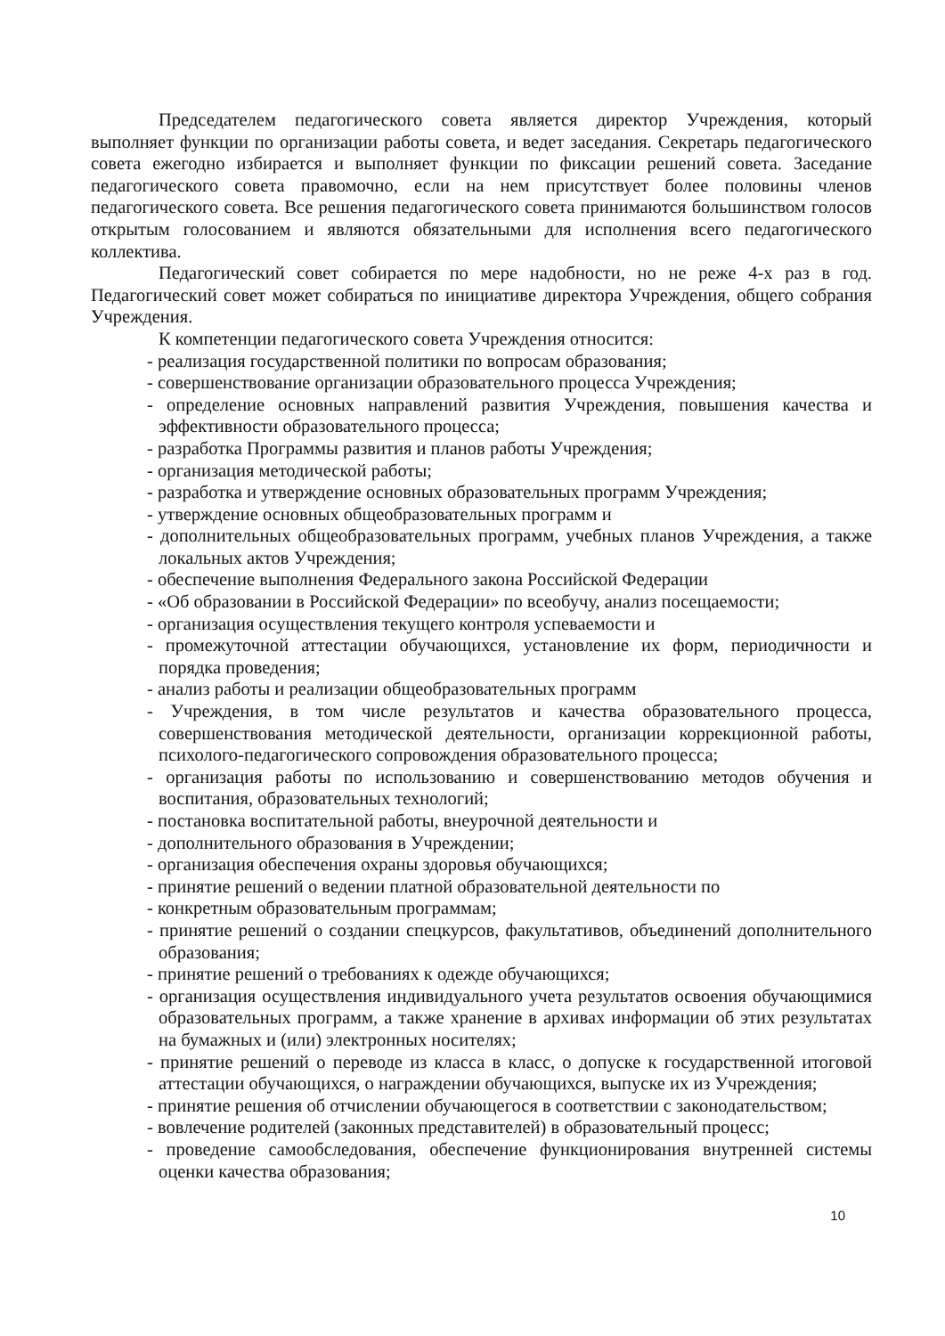Председателем педагогического совета является директор Учреждения, который выполняет функции по организации работы совета, и ведет заседания. Секретарь педагогического совета ежегодно избирается и выполняет функции по фиксации решений совета. Заседание педагогического совета правомочно, если на нем присутствует более половины членов педагогического совета. Все решения педагогического совета принимаются большинством голосов открытым голосованием и являются обязательными для исполнения всего педагогического коллектива.
Педагогический совет собирается по мере надобности, но не реже 4-х раз в год. Педагогический совет может собираться по инициативе директора Учреждения, общего собрания Учреждения.
К компетенции педагогического совета Учреждения относится:
- реализация государственной политики по вопросам образования;
- совершенствование организации образовательного процесса Учреждения;
- определение основных направлений развития Учреждения, повышения качества и эффективности образовательного процесса;
- разработка Программы развития и планов работы Учреждения;
- организация методической работы;
- разработка и утверждение основных образовательных программ Учреждения;
- утверждение основных общеобразовательных программ и
- дополнительных общеобразовательных программ, учебных планов Учреждения, а также локальных актов Учреждения;
- обеспечение выполнения Федерального закона Российской Федерации
- «Об образовании в Российской Федерации» по всеобучу, анализ посещаемости;
- организация осуществления текущего контроля успеваемости и
- промежуточной аттестации обучающихся, установление их форм, периодичности и порядка проведения;
- анализ работы и реализации общеобразовательных программ
- Учреждения, в том числе результатов и качества образовательного процесса, совершенствования методической деятельности, организации коррекционной работы, психолого-педагогического сопровождения образовательного процесса;
- организация работы по использованию и совершенствованию методов обучения и воспитания, образовательных технологий;
- постановка воспитательной работы, внеурочной деятельности и
- дополнительного образования в Учреждении;
- организация обеспечения охраны здоровья обучающихся;
- принятие решений о ведении платной образовательной деятельности по
- конкретным образовательным программам;
- принятие решений о создании спецкурсов, факультативов, объединений дополнительного образования;
- принятие решений о требованиях к одежде обучающихся;
- организация осуществления индивидуального учета результатов освоения обучающимися образовательных программ, а также хранение в архивах информации об этих результатах на бумажных и (или) электронных носителях;
- принятие решений о переводе из класса в класс, о допуске к государственной итоговой аттестации обучающихся, о награждении обучающихся, выпуске их из Учреждения;
- принятие решения об отчислении обучающегося в соответствии с законодательством;
- вовлечение родителей (законных представителей) в образовательный процесс;
- проведение самообследования, обеспечение функционирования внутренней системы оценки качества образования;
10